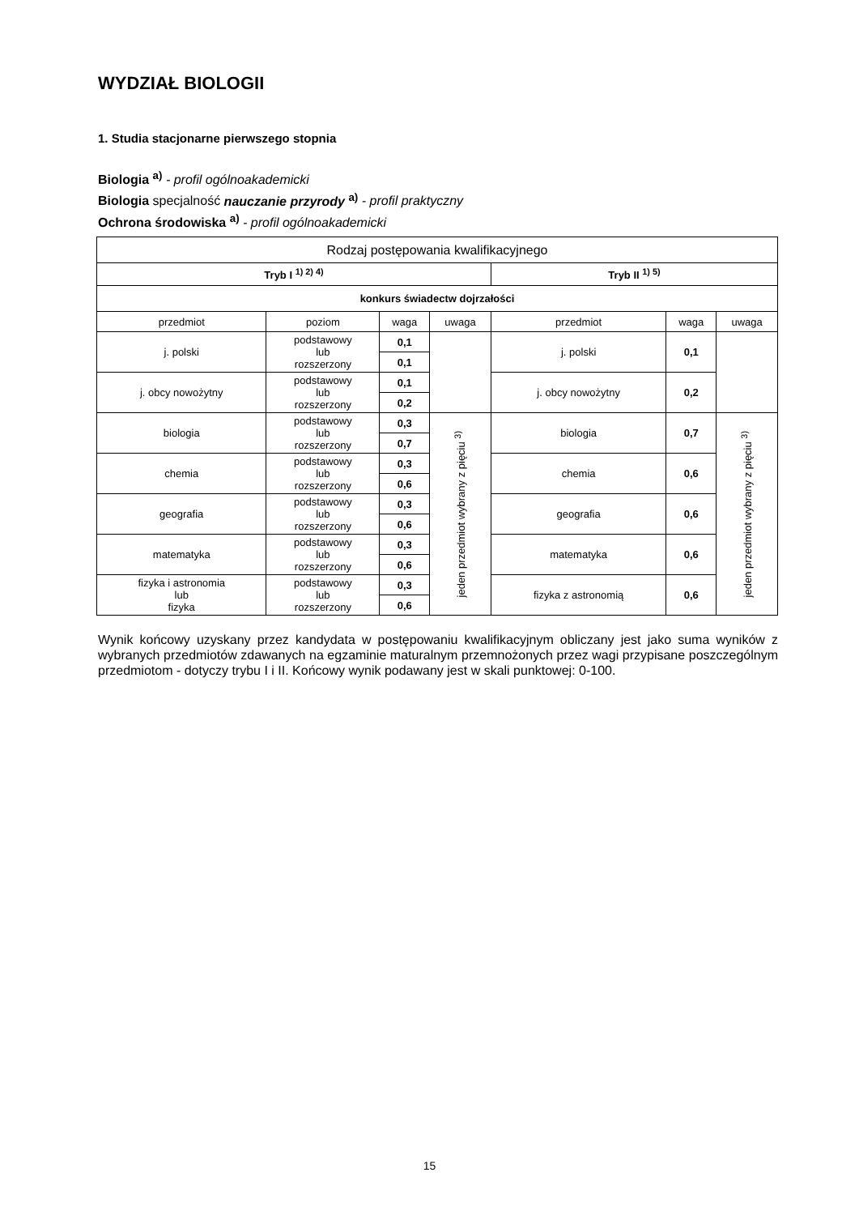WYDZIAŁ BIOLOGII
1. Studia stacjonarne pierwszego stopnia
Biologia <sup>a)</sup> - profil ogólnoakademicki
Biologia specjalność nauczanie przyrody <sup>a)</sup> - profil praktyczny
Ochrona środowiska <sup>a)</sup> - profil ogólnoakademicki
| Rodzaj postępowania kwalifikacyjnego | | | | | | |
| --- | --- | --- | --- | --- | --- | --- |
| Tryb I <sup>1) 2) 4)</sup> | | | | Tryb II <sup>1) 5)</sup> | | |
| konkurs świadectw dojrzałości | | | | | | |
| przedmiot | poziom | waga | uwaga | przedmiot | waga | uwaga |
| j. polski | podstawowy lub rozszerzony | 0,1 | | j. polski | 0,1 | |
| | | 0,1 | | | | |
| j. obcy nowożytny | podstawowy lub rozszerzony | 0,1 | | j. obcy nowożytny | 0,2 | |
| | | 0,2 | | | | |
| biologia | podstawowy lub rozszerzony | 0,3 | jeden przedmiot wybrany z pięciu <sup>3)</sup> | biologia | 0,7 | jeden przedmiot wybrany z pięciu <sup>3)</sup> |
| | | 0,7 | | | | |
| chemia | podstawowy lub rozszerzony | 0,3 | | chemia | 0,6 | |
| | | 0,6 | | | | |
| geografia | podstawowy lub rozszerzony | 0,3 | | geografia | 0,6 | |
| | | 0,6 | | | | |
| matematyka | podstawowy lub rozszerzony | 0,3 | | matematyka | 0,6 | |
| | | 0,6 | | | | |
| fizyka i astronomia lub fizyka | podstawowy lub rozszerzony | 0,3 | | fizyka z astronomią | 0,6 | |
| | | 0,6 | | | | |
Wynik końcowy uzyskany przez kandydata w postępowaniu kwalifikacyjnym obliczany jest jako suma wyników z wybranych przedmiotów zdawanych na egzaminie maturalnym przemnożonych przez wagi przypisane poszczególnym przedmiotom - dotyczy trybu I i II. Końcowy wynik podawany jest w skali punktowej: 0-100.
15